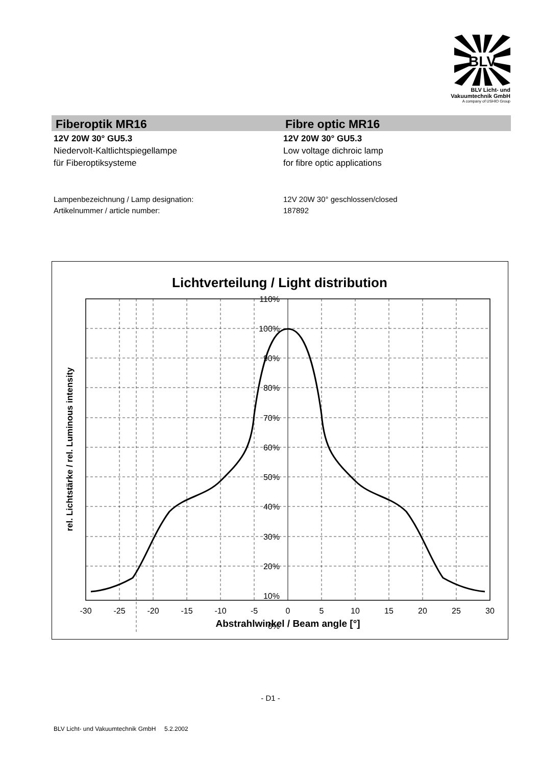BLV
BLV Licht- und
Vakuumtechnik GmbH
A company of USHIO Group
Fiberoptik MR16
12V 20W 30° GU5.3
Niedervolt-Kaltlichtspiegellampe
für Fiberoptiksysteme
Fibre optic MR16
12V 20W 30° GU5.3
Low voltage dichroic lamp
for fibre optic applications
Lampenbezeichnung / Lamp designation:
Artikelnummer / article number:
12V 20W 30° geschlossen/closed
187892
Lichtverteilung / Light distribution
110%
100%
90%
80%
70%
60%
50%
40%
30%
20%
10%
0%
-30
-25
-20
-15
-10
-5
0
5
10
15
20
25
30
Abstrahlwinkel / Beam angle [°]
rel. Lichtstärke / rel. Luminous intensity
- D1 -
BLV Licht- und Vakuumtechnik GmbH 5.2.2002